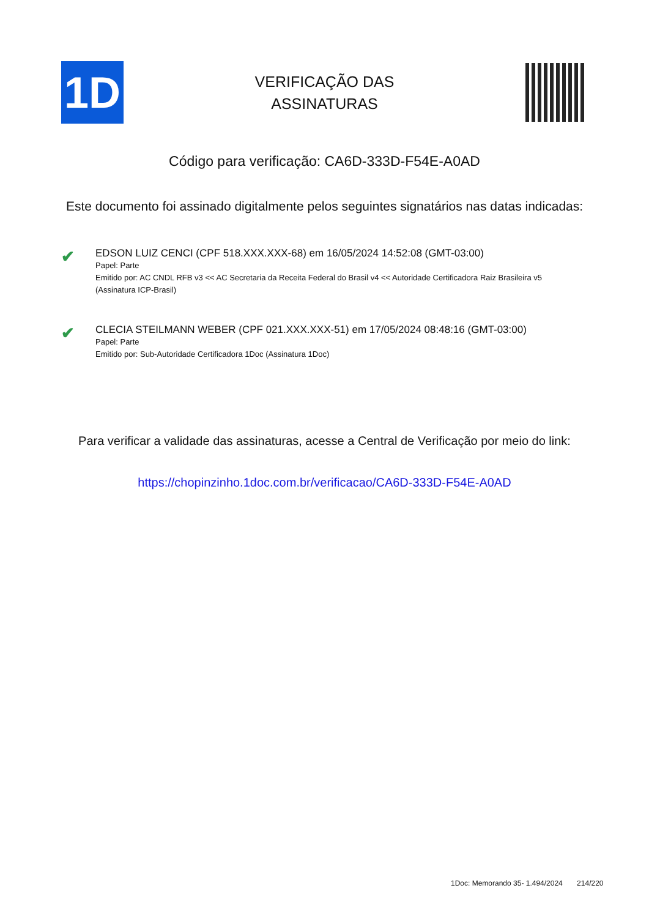1D
VERIFICAÇÃO DAS
ASSINATURAS
Código para verificação: CA6D-333D-F54E-A0AD
Este documento foi assinado digitalmente pelos seguintes signatários nas datas indicadas:
✔
EDSON LUIZ CENCI (CPF 518.XXX.XXX-68) em 16/05/2024 14:52:08 (GMT-03:00)
Papel: Parte
Emitido por: AC CNDL RFB v3 << AC Secretaria da Receita Federal do Brasil v4 << Autoridade Certificadora Raiz Brasileira v5
(Assinatura ICP-Brasil)
✔
CLECIA STEILMANN WEBER (CPF 021.XXX.XXX-51) em 17/05/2024 08:48:16 (GMT-03:00)
Papel: Parte
Emitido por: Sub-Autoridade Certificadora 1Doc (Assinatura 1Doc)
Para verificar a validade das assinaturas, acesse a Central de Verificação por meio do link:
https://chopinzinho.1doc.com.br/verificacao/CA6D-333D-F54E-A0AD
1Doc: Memorando 35- 1.494/2024 214/220